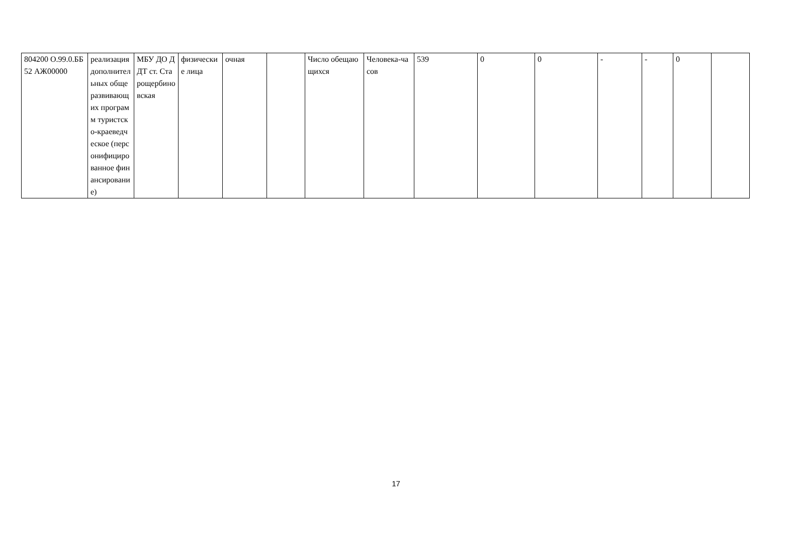| 804200 О.99.0.ББ52 АЖ00000 | реализация дополнительных общеразвивающих программ туристско-краеведческое (персонифицированное финансирование) | МБУ ДО ДДТ ст. Старощербиновская | физические лица | очная | | Число обещающихся | Человека-часов | 539 | 0 | 0 | - | - | 0 | |
17